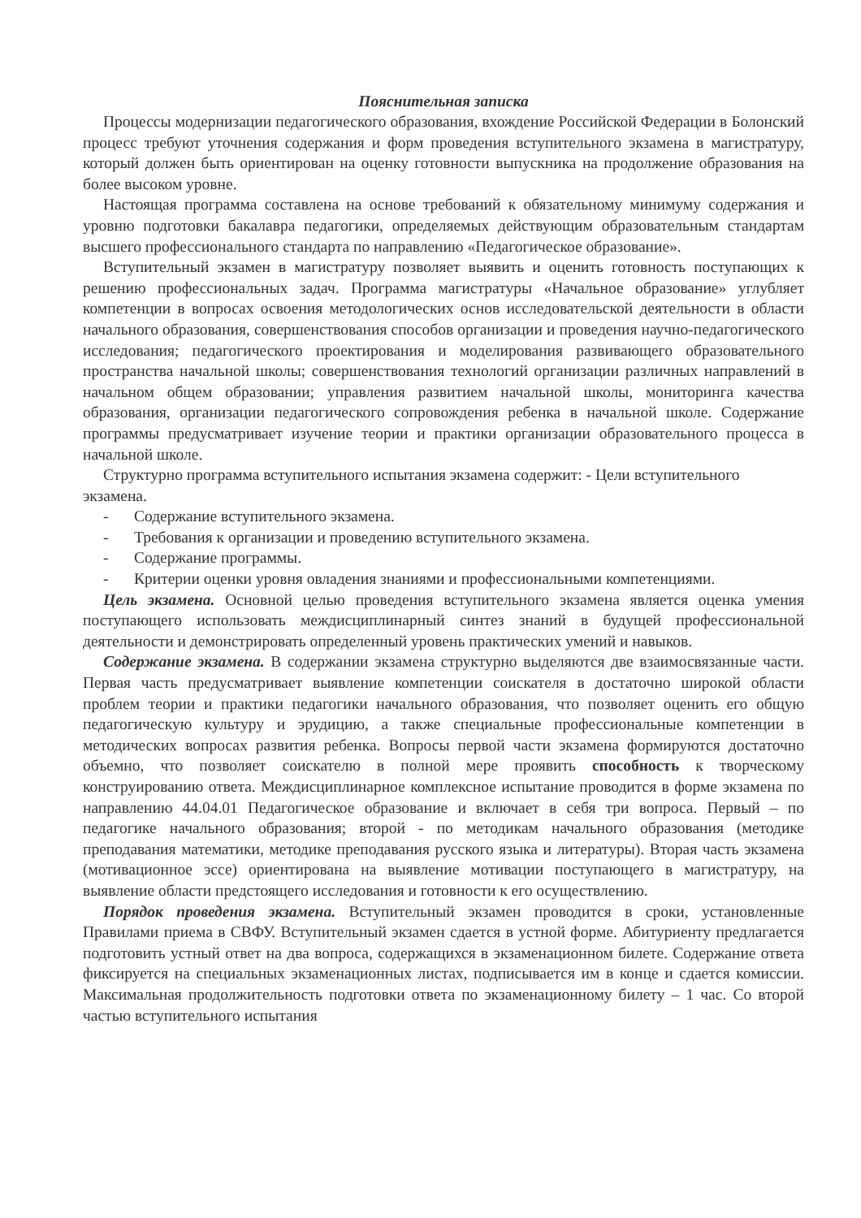Пояснительная записка
Процессы модернизации педагогического образования, вхождение Российской Федерации в Болонский процесс требуют уточнения содержания и форм проведения вступительного экзамена в магистратуру, который должен быть ориентирован на оценку готовности выпускника на продолжение образования на более высоком уровне.
Настоящая программа составлена на основе требований к обязательному минимуму содержания и уровню подготовки бакалавра педагогики, определяемых действующим образовательным стандартам высшего профессионального стандарта по направлению «Педагогическое образование».
Вступительный экзамен в магистратуру позволяет выявить и оценить готовность поступающих к решению профессиональных задач. Программа магистратуры «Начальное образование» углубляет компетенции в вопросах освоения методологических основ исследовательской деятельности в области начального образования, совершенствования способов организации и проведения научно-педагогического исследования; педагогического проектирования и моделирования развивающего образовательного пространства начальной школы; совершенствования технологий организации различных направлений в начальном общем образовании; управления развитием начальной школы, мониторинга качества образования, организации педагогического сопровождения ребенка в начальной школе. Содержание программы предусматривает изучение теории и практики организации образовательного процесса в начальной школе.
Структурно программа вступительного испытания экзамена содержит: - Цели вступительного экзамена.
- Содержание вступительного экзамена.
- Требования к организации и проведению вступительного экзамена.
- Содержание программы.
- Критерии оценки уровня овладения знаниями и профессиональными компетенциями.
Цель экзамена. Основной целью проведения вступительного экзамена является оценка умения поступающего использовать междисциплинарный синтез знаний в будущей профессиональной деятельности и демонстрировать определенный уровень практических умений и навыков.
Содержание экзамена. В содержании экзамена структурно выделяются две взаимосвязанные части. Первая часть предусматривает выявление компетенции соискателя в достаточно широкой области проблем теории и практики педагогики начального образования, что позволяет оценить его общую педагогическую культуру и эрудицию, а также специальные профессиональные компетенции в методических вопросах развития ребенка. Вопросы первой части экзамена формируются достаточно объемно, что позволяет соискателю в полной мере проявить способность к творческому конструированию ответа. Междисциплинарное комплексное испытание проводится в форме экзамена по направлению 44.04.01 Педагогическое образование и включает в себя три вопроса. Первый – по педагогике начального образования; второй - по методикам начального образования (методике преподавания математики, методике преподавания русского языка и литературы). Вторая часть экзамена (мотивационное эссе) ориентирована на выявление мотивации поступающего в магистратуру, на выявление области предстоящего исследования и готовности к его осуществлению.
Порядок проведения экзамена. Вступительный экзамен проводится в сроки, установленные Правилами приема в СВФУ. Вступительный экзамен сдается в устной форме. Абитуриенту предлагается подготовить устный ответ на два вопроса, содержащихся в экзаменационном билете. Содержание ответа фиксируется на специальных экзаменационных листах, подписывается им в конце и сдается комиссии. Максимальная продолжительность подготовки ответа по экзаменационному билету – 1 час. Со второй частью вступительного испытания